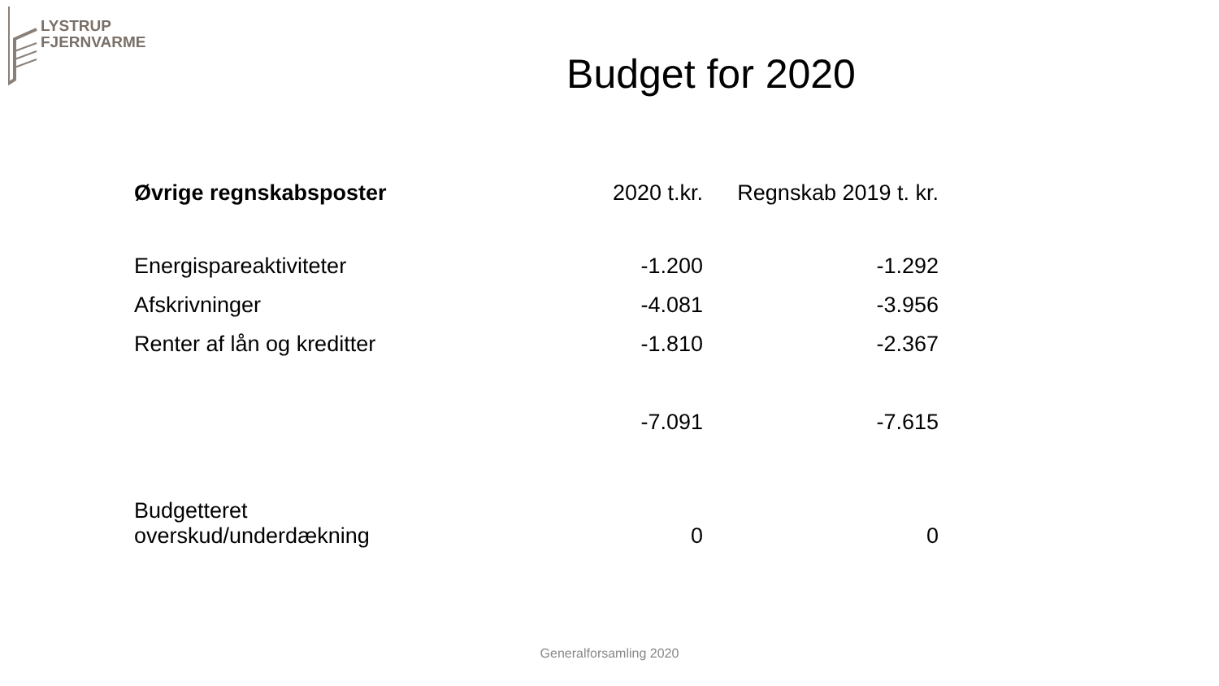LYSTRUP
FJERNVARME
Budget for 2020
| Øvrige regnskabsposter | 2020 t.kr. | Regnskab 2019 t. kr. |
| --- | --- | --- |
| Energispareaktiviteter | -1.200 | -1.292 |
| Afskrivninger | -4.081 | -3.956 |
| Renter af lån og kreditter | -1.810 | -2.367 |
| | -7.091 | -7.615 |
| Budgetteret overskud/underdækning | 0 | 0 |
Generalforsamling 2020